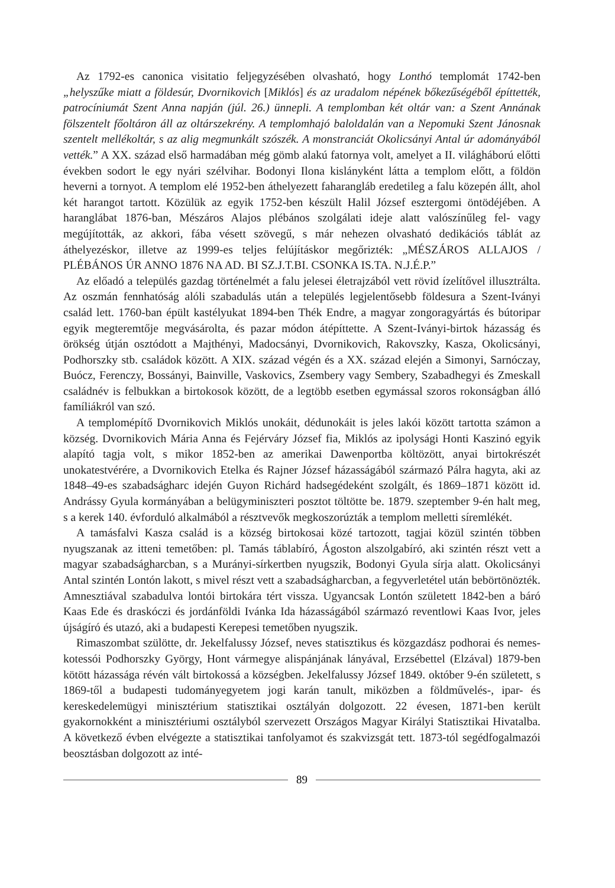Az 1792-es canonica visitatio feljegyzésében olvasható, hogy Lonthó templomát 1742-ben „helyszűke miatt a földesúr, Dvornikovich [Miklós] és az uradalom népének bőkezűségéből építtették, patrocíniumát Szent Anna napján (júl. 26.) ünnepli. A templomban két oltár van: a Szent Annának fölszentelt főoltáron áll az oltárszekrény. A templomhajó baloldalán van a Nepomuki Szent Jánosnak szentelt mellékoltár, s az alig megmunkált szószék. A monstranciát Okolicsányi Antal úr adományából vették.” A XX. század első harmadában még gömb alakú fatornya volt, amelyet a II. világháború előtti években sodort le egy nyári szélvihar. Bodonyi Ilona kislányként látta a templom előtt, a földön heverni a tornyot. A templom elé 1952-ben áthelyezett faharangláb eredetileg a falu közepén állt, ahol két harangot tartott. Közülük az egyik 1752-ben készült Halil József esztergomi öntödéjében. A haranglábat 1876-ban, Mészáros Alajos plébános szolgálati ideje alatt valószínűleg fel- vagy megújították, az akkori, fába vésett szövegű, s már nehezen olvasható dedikációs táblát az áthelyezéskor, illetve az 1999-es teljes felújításkor megőrizték: „MÉSZÁROS ALLAJOS / PLÉBÁNOS ÚR ANNO 1876 NA AD. BI SZ.J.T.BI. CSONKA IS.TA. N.J.É.P.”
Az előadó a település gazdag történelmét a falu jelesei életrajzából vett rövid ízelítővel illusztrálta. Az oszmán fennhatóság alóli szabadulás után a település legjelentősebb földesura a Szent-Iványi család lett. 1760-ban épült kastélyukat 1894-ben Thék Endre, a magyar zongoragyártás és bútoripar egyik megteremtője megvásárolta, és pazar módon átépíttette. A Szent-Iványi-birtok házasság és örökség útján osztódott a Majthényi, Madocsányi, Dvornikovich, Rakovszky, Kasza, Okolicsányi, Podhorszky stb. családok között. A XIX. század végén és a XX. század elején a Simonyi, Sarnóczay, Buócz, Ferenczy, Bossányi, Bainville, Vaskovics, Zsembery vagy Sembery, Szabadhegyi és Zmeskall családnév is felbukkan a birtokosok között, de a legtöbb esetben egymással szoros rokonságban álló famíliákról van szó.
A templomépítő Dvornikovich Miklós unokáit, dédunokáit is jeles lakói között tartotta számon a község. Dvornikovich Mária Anna és Fejérváry József fia, Miklós az ipolysági Honti Kaszinó egyik alapító tagja volt, s mikor 1852-ben az amerikai Dawenportba költözött, anyai birtokrészét unokatestvérére, a Dvornikovich Etelka és Rajner József házasságából származó Pálra hagyta, aki az 1848–49-es szabadságharc idején Guyon Richárd hadsegédeként szolgált, és 1869–1871 között id. Andrássy Gyula kormányában a belügyminiszteri posztot töltötte be. 1879. szeptember 9-én halt meg, s a kerek 140. évforduló alkalmából a résztvevők megkoszorúzták a templom melletti síremlékét.
A tamásfalvi Kasza család is a község birtokosai közé tartozott, tagjai közül szintén többen nyugszanak az itteni temetőben: pl. Tamás táblabíró, Ágoston alszolgabíró, aki szintén részt vett a magyar szabadságharcban, s a Murányi-sírkertben nyugszik, Bodonyi Gyula sírja alatt. Okolicsányi Antal szintén Lontón lakott, s mivel részt vett a szabadságharcban, a fegyverletétel után bebörtönözték. Amnesztiával szabadulva lontói birtokára tért vissza. Ugyancsak Lontón született 1842-ben a báró Kaas Ede és draskóczi és jordánföldi Ivánka Ida házasságából származó reventlowi Kaas Ivor, jeles újságíró és utazó, aki a budapesti Kerepesi temetőben nyugszik.
Rimaszombat szülötte, dr. Jekelfalussy József, neves statisztikus és közgazdász podhorai és nemes-kotessói Podhorszky György, Hont vármegye alispánjának lányával, Erzsébettel (Elzával) 1879-ben kötött házassága révén vált birtokossá a községben. Jekelfalussy József 1849. október 9-én született, s 1869-től a budapesti tudományegyetem jogi karán tanult, miközben a földművelés-, ipar- és kereskedelemügyi minisztérium statisztikai osztályán dolgozott. 22 évesen, 1871-ben került gyakornokként a minisztériumi osztályból szervezett Országos Magyar Királyi Statisztikai Hivatalba. A következő évben elvégezte a statisztikai tanfolyamot és szakvizsgát tett. 1873-tól segédfogalmazói beosztásban dolgozott az inté-
89